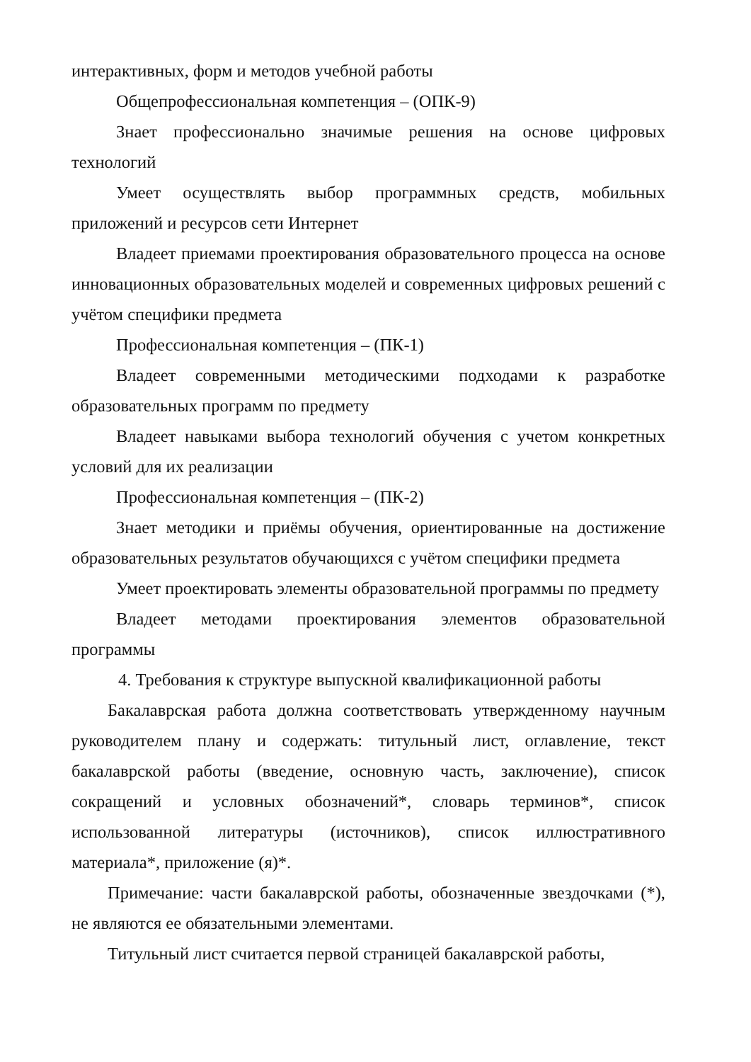интерактивных, форм и методов учебной работы
Общепрофессиональная компетенция – (ОПК-9)
Знает профессионально значимые решения на основе цифровых технологий
Умеет осуществлять выбор программных средств, мобильных приложений и ресурсов сети Интернет
Владеет приемами проектирования образовательного процесса на основе инновационных образовательных моделей и современных цифровых решений с учётом специфики предмета
Профессиональная компетенция – (ПК-1)
Владеет современными методическими подходами к разработке образовательных программ по предмету
Владеет навыками выбора технологий обучения с учетом конкретных условий для их реализации
Профессиональная компетенция – (ПК-2)
Знает методики и приёмы обучения, ориентированные на достижение образовательных результатов обучающихся с учётом специфики предмета
Умеет проектировать элементы образовательной программы по предмету
Владеет методами проектирования элементов образовательной программы
4. Требования к структуре выпускной квалификационной работы
Бакалаврская работа должна соответствовать утвержденному научным руководителем плану и содержать: титульный лист, оглавление, текст бакалаврской работы (введение, основную часть, заключение), список сокращений и условных обозначений*, словарь терминов*, список использованной литературы (источников), список иллюстративного материала*, приложение (я)*.
Примечание: части бакалаврской работы, обозначенные звездочками (*), не являются ее обязательными элементами.
Титульный лист считается первой страницей бакалаврской работы,